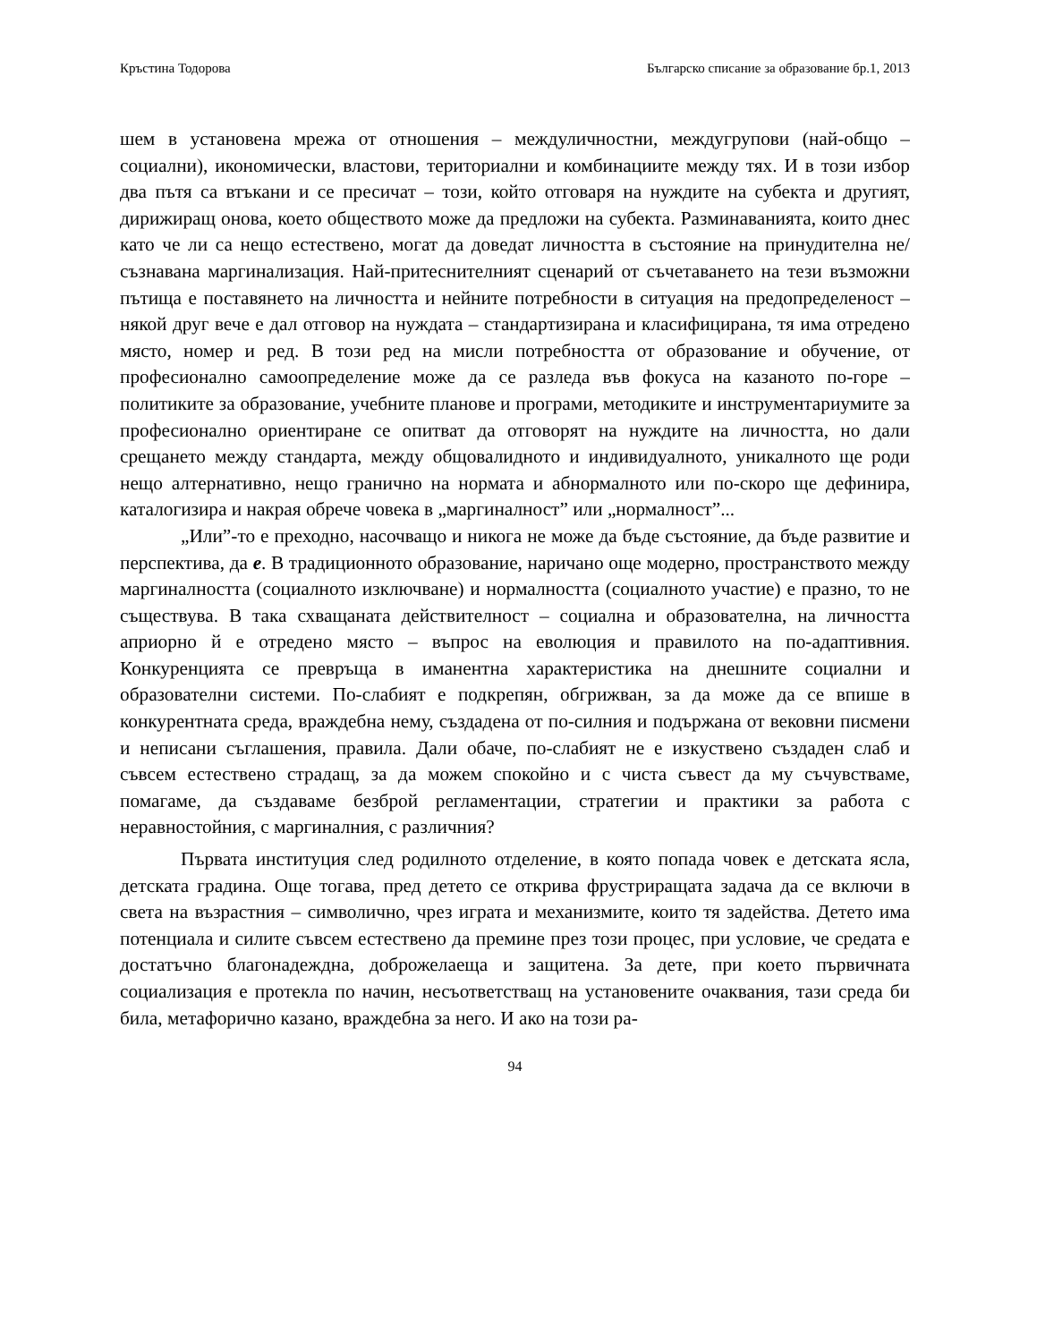Кръстина Тодорова Българско списание за образование бр.1, 2013
шем в установена мрежа от отношения – междуличностни, междугрупови (най-общо – социални), икономически, властови, териториални и комбинациите между тях. И в този избор два пътя са втъкани и се пресичат – този, който отговаря на нуждите на субекта и другият, дирижиращ онова, което обществото може да предложи на субекта. Разминаванията, които днес като че ли са нещо естествено, могат да доведат личността в състояние на принудителна не/съзнавана маргинализация. Най-притеснителният сценарий от съчетаването на тези възможни пътища е поставянето на личността и нейните потребности в ситуация на предопределеност – някой друг вече е дал отговор на нуждата – стандартизирана и класифицирана, тя има отредено място, номер и ред. В този ред на мисли потребността от образование и обучение, от професионално самоопределение може да се разледа във фокуса на казаното по-горе – политиките за образование, учебните планове и програми, методиките и инструментариумите за професионално ориентиране се опитват да отговорят на нуждите на личността, но дали срещането между стандарта, между общовалидното и индивидуалното, уникалното ще роди нещо алтернативно, нещо гранично на нормата и абнормалното или по-скоро ще дефинира, каталогизира и накрая обрече човека в „маргиналност” или „нормалност”...
„Или”-то е преходно, насочващо и никога не може да бъде състояние, да бъде развитие и перспектива, да е. В традиционното образование, наричано още модерно, пространството между маргиналността (социалното изключване) и нормалността (социалното участие) е празно, то не съществува. В така схващаната действителност – социална и образователна, на личността априорно й е отредено място – въпрос на еволюция и правилото на по-адаптивния. Конкуренцията се превръща в иманентна характеристика на днешните социални и образователни системи. По-слабият е подкрепян, обгрижван, за да може да се впише в конкурентната среда, враждебна нему, създадена от по-силния и подържана от вековни писмени и неписани съглашения, правила. Дали обаче, по-слабият не е изкуствено създаден слаб и съвсем естествено страдащ, за да можем спокойно и с чиста съвест да му съчувстваме, помагаме, да създаваме безброй регламентации, стратегии и практики за работа с неравностойния, с маргиналния, с различния?
Първата институция след родилното отделение, в която попада човек е детската ясла, детската градина. Още тогава, пред детето се открива фрустриращата задача да се включи в света на възрастния – символично, чрез играта и механизмите, които тя задейства. Детето има потенциала и силите съвсем естествено да премине през този процес, при условие, че средата е достатъчно благонадеждна, доброжелаеща и защитена. За дете, при което първичната социализация е протекла по начин, несъответстващ на установените очаквания, тази среда би била, метафорично казано, враждебна за него. И ако на този ра-
94